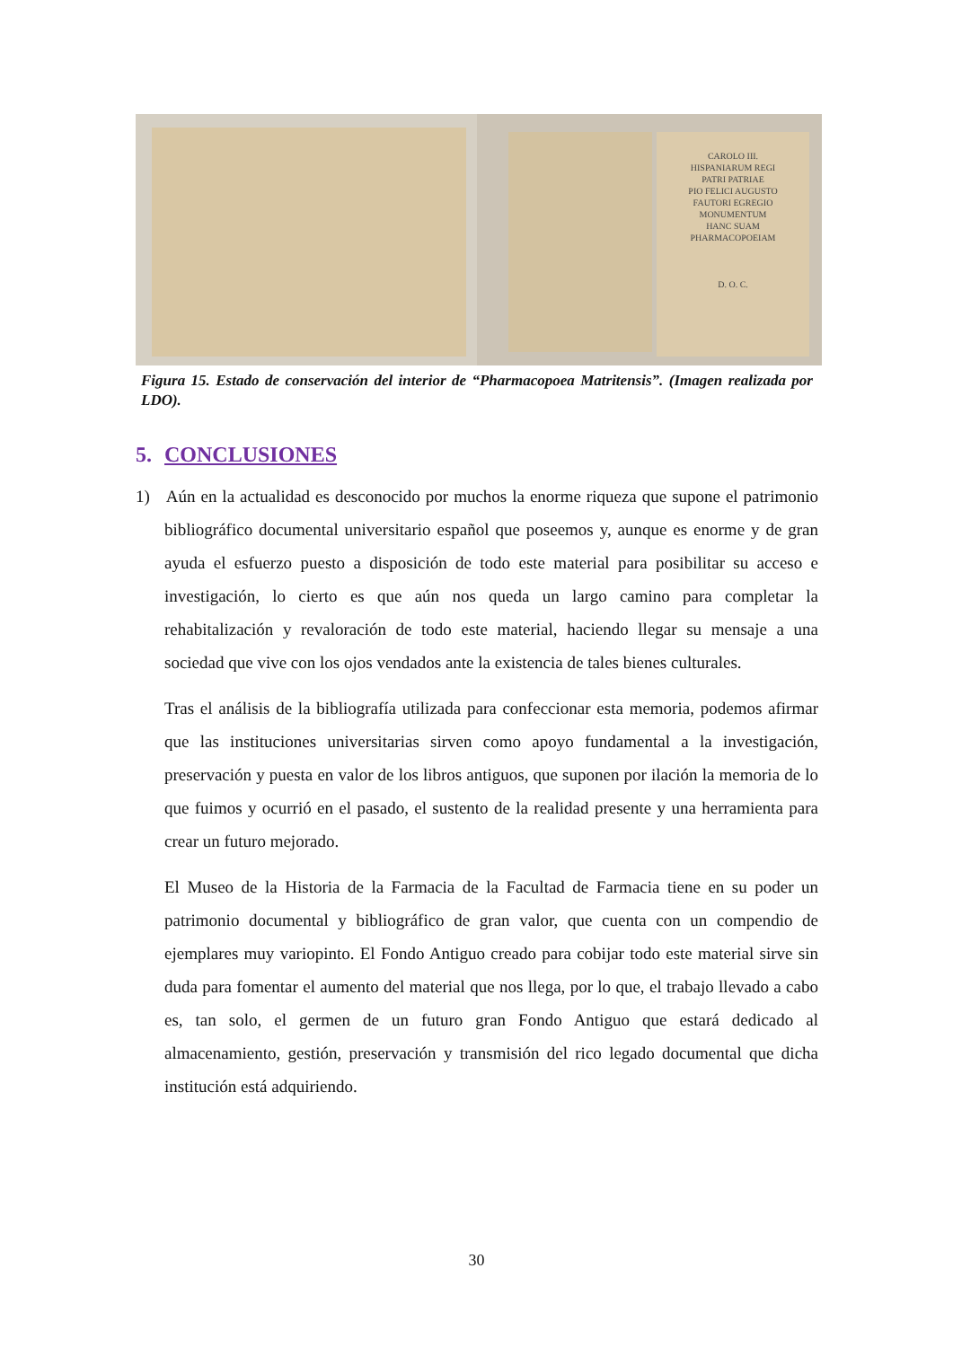CAROLO III.
HISPANIARUM REGI
PATRI PATRIAE
PIO FELICI AUGUSTO
FAUTORI EGREGIO
MONUMENTUM
HANC SUAM
PHARMACOPOEIAM
D. O. C.
Figura 15. Estado de conservación del interior de “Pharmacopoea Matritensis”. (Imagen realizada por LDO).
5. CONCLUSIONES
1) Aún en la actualidad es desconocido por muchos la enorme riqueza que supone el patrimonio bibliográfico documental universitario español que poseemos y, aunque es enorme y de gran ayuda el esfuerzo puesto a disposición de todo este material para posibilitar su acceso e investigación, lo cierto es que aún nos queda un largo camino para completar la rehabitalización y revaloración de todo este material, haciendo llegar su mensaje a una sociedad que vive con los ojos vendados ante la existencia de tales bienes culturales.
Tras el análisis de la bibliografía utilizada para confeccionar esta memoria, podemos afirmar que las instituciones universitarias sirven como apoyo fundamental a la investigación, preservación y puesta en valor de los libros antiguos, que suponen por ilación la memoria de lo que fuimos y ocurrió en el pasado, el sustento de la realidad presente y una herramienta para crear un futuro mejorado.
El Museo de la Historia de la Farmacia de la Facultad de Farmacia tiene en su poder un patrimonio documental y bibliográfico de gran valor, que cuenta con un compendio de ejemplares muy variopinto. El Fondo Antiguo creado para cobijar todo este material sirve sin duda para fomentar el aumento del material que nos llega, por lo que, el trabajo llevado a cabo es, tan solo, el germen de un futuro gran Fondo Antiguo que estará dedicado al almacenamiento, gestión, preservación y transmisión del rico legado documental que dicha institución está adquiriendo.
30